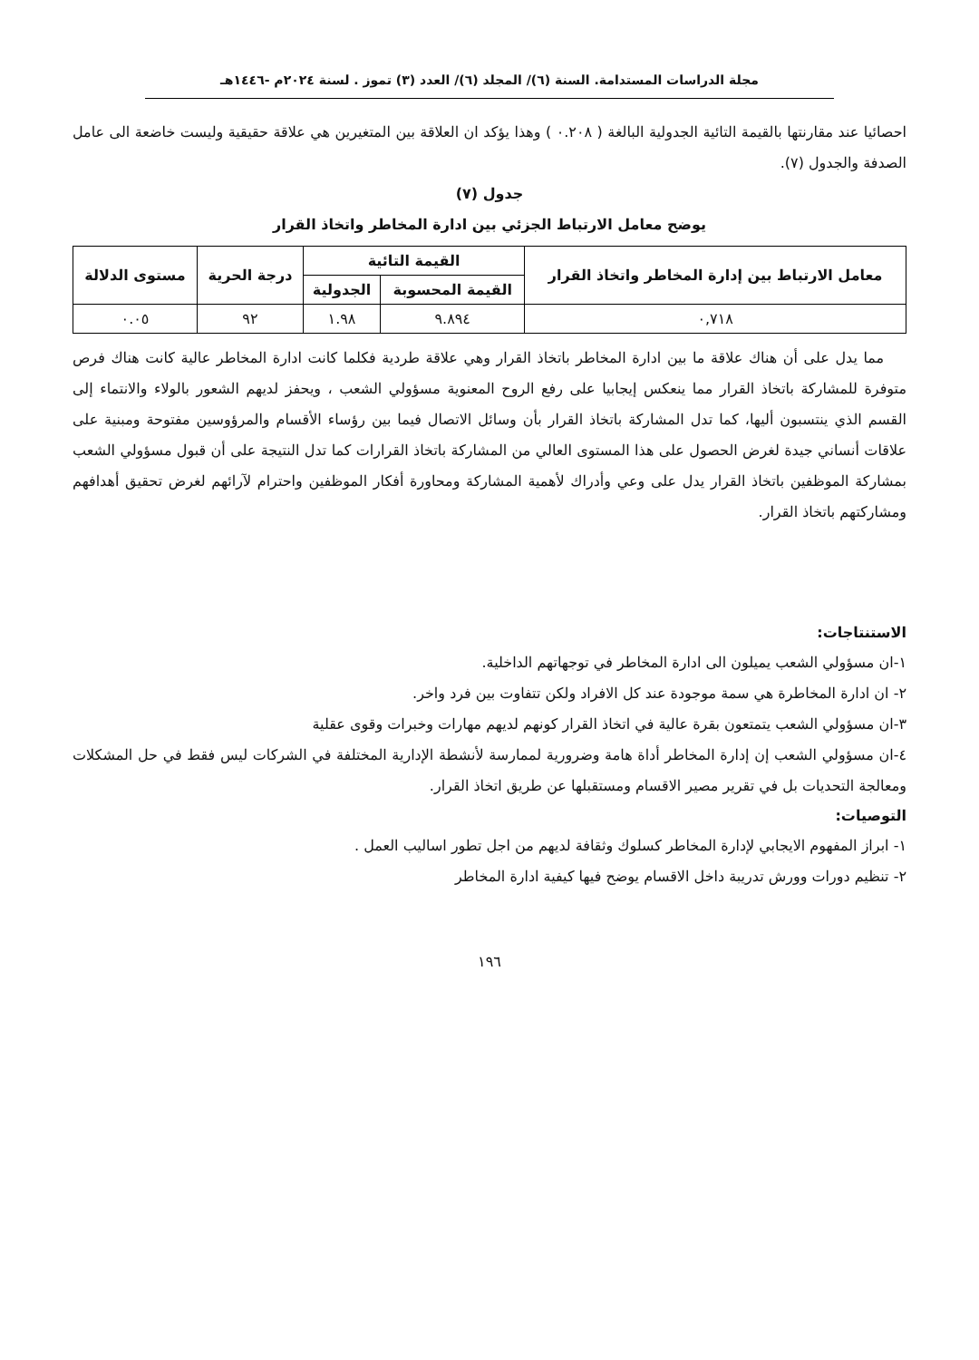مجلة الدراسات المستدامة. السنة (٦)/ المجلد (٦)/ العدد (٣) تموز . لسنة ٢٠٢٤م -١٤٤٦هـ
احصائيا عند مقارنتها بالقيمة التائية الجدولية البالغة ( ٠.٢٠٨ ) وهذا يؤكد ان العلاقة بين المتغيرين هي علاقة حقيقية وليست خاضعة الى عامل الصدفة والجدول (٧).
جدول (٧)
يوضح معامل الارتباط الجزئي بين ادارة المخاطر واتخاذ القرار
| معامل الارتباط بين إدارة المخاطر واتخاذ القرار | القيمة التائية | | درجة الحرية | مستوى الدلالة |
| --- | --- | --- | --- | --- |
| | القيمة المحسوبة | الجدولية | | |
| ٠,٧١٨ | ٩.٨٩٤ | ١.٩٨ | ٩٢ | ٠.٠٥ |
مما يدل على أن هناك علاقة ما بين ادارة المخاطر باتخاذ القرار وهي علاقة طردية فكلما كانت ادارة المخاطر عالية كانت هناك فرص متوفرة للمشاركة باتخاذ القرار مما ينعكس إيجابيا على رفع الروح المعنوية مسؤولي الشعب ، ويحفز لديهم الشعور بالولاء والانتماء إلى القسم الذي ينتسبون أليها، كما تدل المشاركة باتخاذ القرار بأن وسائل الاتصال فيما بين رؤساء الأقسام والمرؤوسين مفتوحة ومبنية على علاقات أنساني جيدة لغرض الحصول على هذا المستوى العالي من المشاركة باتخاذ القرارات كما تدل النتيجة على أن قبول مسؤولي الشعب بمشاركة الموظفين باتخاذ القرار يدل على وعي وأدراك لأهمية المشاركة ومحاورة أفكار الموظفين واحترام لآرائهم لغرض تحقيق أهدافهم ومشاركتهم باتخاذ القرار.
الاستنتاجات:
١-ان مسؤولي الشعب يميلون الى ادارة المخاطر في توجهاتهم الداخلية.
٢- ان ادارة المخاطرة هي سمة موجودة عند كل الافراد ولكن تتفاوت بين فرد واخر.
٣-ان مسؤولي الشعب يتمتعون بقرة عالية في اتخاذ القرار كونهم لديهم مهارات وخبرات وقوى عقلية
٤-ان مسؤولي الشعب إن إدارة المخاطر أداة هامة وضرورية لممارسة لأنشطة الإدارية المختلفة في الشركات ليس فقط في حل المشكلات ومعالجة التحديات بل في تقرير مصير الاقسام ومستقبلها عن طريق اتخاذ القرار.
التوصيات:
١- ابراز المفهوم الايجابي لإدارة المخاطر كسلوك وثقافة لديهم من اجل تطور اساليب العمل .
٢- تنظيم دورات وورش تدريبة داخل الاقسام يوضح فيها كيفية ادارة المخاطر
١٩٦